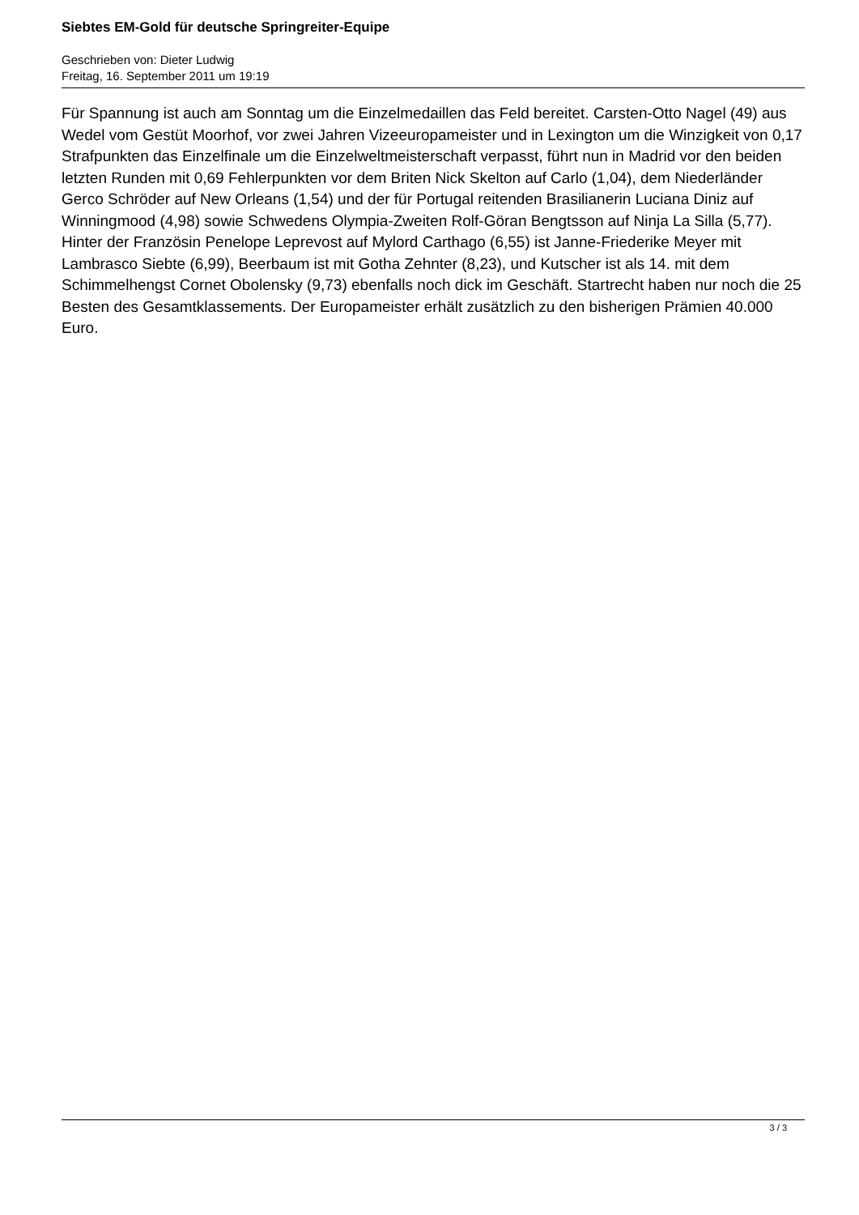Siebtes EM-Gold für deutsche Springreiter-Equipe
Geschrieben von: Dieter Ludwig
Freitag, 16. September 2011 um 19:19
Für Spannung ist auch am Sonntag um die Einzelmedaillen das Feld bereitet. Carsten-Otto Nagel (49) aus Wedel vom Gestüt Moorhof, vor zwei Jahren Vizeeuropameister und in Lexington um die Winzigkeit von 0,17 Strafpunkten das Einzelfinale um die Einzelweltmeisterschaft verpasst, führt nun in Madrid vor den beiden letzten Runden mit 0,69 Fehlerpunkten vor dem Briten Nick Skelton auf Carlo (1,04), dem Niederländer Gerco Schröder auf New Orleans (1,54) und der für Portugal reitenden Brasilianerin Luciana Diniz auf Winningmood (4,98) sowie Schwedens Olympia-Zweiten Rolf-Göran Bengtsson auf Ninja La Silla (5,77). Hinter der Französin Penelope Leprevost auf Mylord Carthago (6,55) ist Janne-Friederike Meyer mit Lambrasco Siebte (6,99), Beerbaum ist mit Gotha Zehnter (8,23), und Kutscher ist als 14. mit dem Schimmelhengst Cornet Obolensky (9,73) ebenfalls noch dick im Geschäft. Startrecht haben nur noch die 25 Besten des Gesamtklassements. Der Europameister erhält zusätzlich zu den bisherigen Prämien 40.000 Euro.
3 / 3